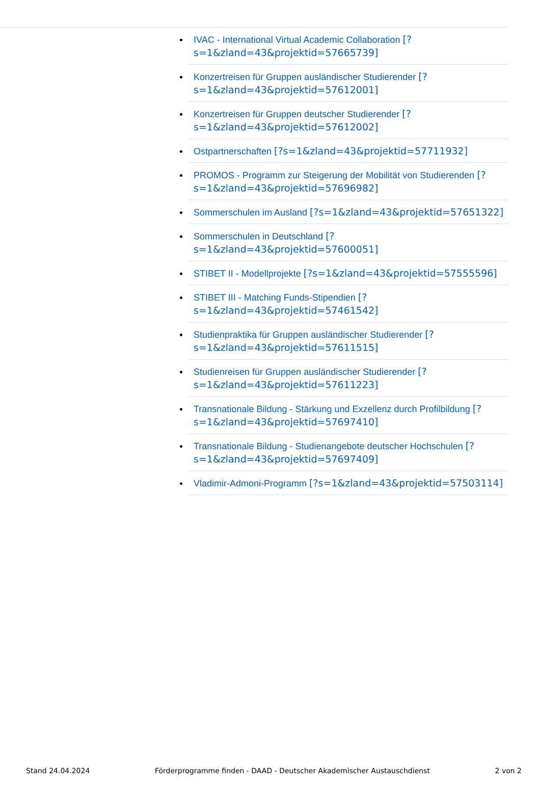IVAC - International Virtual Academic Collaboration [?s=1&zland=43&projektid=57665739]
Konzertreisen für Gruppen ausländischer Studierender [?s=1&zland=43&projektid=57612001]
Konzertreisen für Gruppen deutscher Studierender [?s=1&zland=43&projektid=57612002]
Ostpartnerschaften [?s=1&zland=43&projektid=57711932]
PROMOS - Programm zur Steigerung der Mobilität von Studierenden [?s=1&zland=43&projektid=57696982]
Sommerschulen im Ausland [?s=1&zland=43&projektid=57651322]
Sommerschulen in Deutschland [?s=1&zland=43&projektid=57600051]
STIBET II - Modellprojekte [?s=1&zland=43&projektid=57555596]
STIBET III - Matching Funds-Stipendien [?s=1&zland=43&projektid=57461542]
Studienpraktika für Gruppen ausländischer Studierender [?s=1&zland=43&projektid=57611515]
Studienreisen für Gruppen ausländischer Studierender [?s=1&zland=43&projektid=57611223]
Transnationale Bildung - Stärkung und Exzellenz durch Profilbildung [?s=1&zland=43&projektid=57697410]
Transnationale Bildung - Studienangebote deutscher Hochschulen [?s=1&zland=43&projektid=57697409]
Vladimir-Admoni-Programm [?s=1&zland=43&projektid=57503114]
Stand 24.04.2024 Förderprogramme finden - DAAD - Deutscher Akademischer Austauschdienst 2 von 2